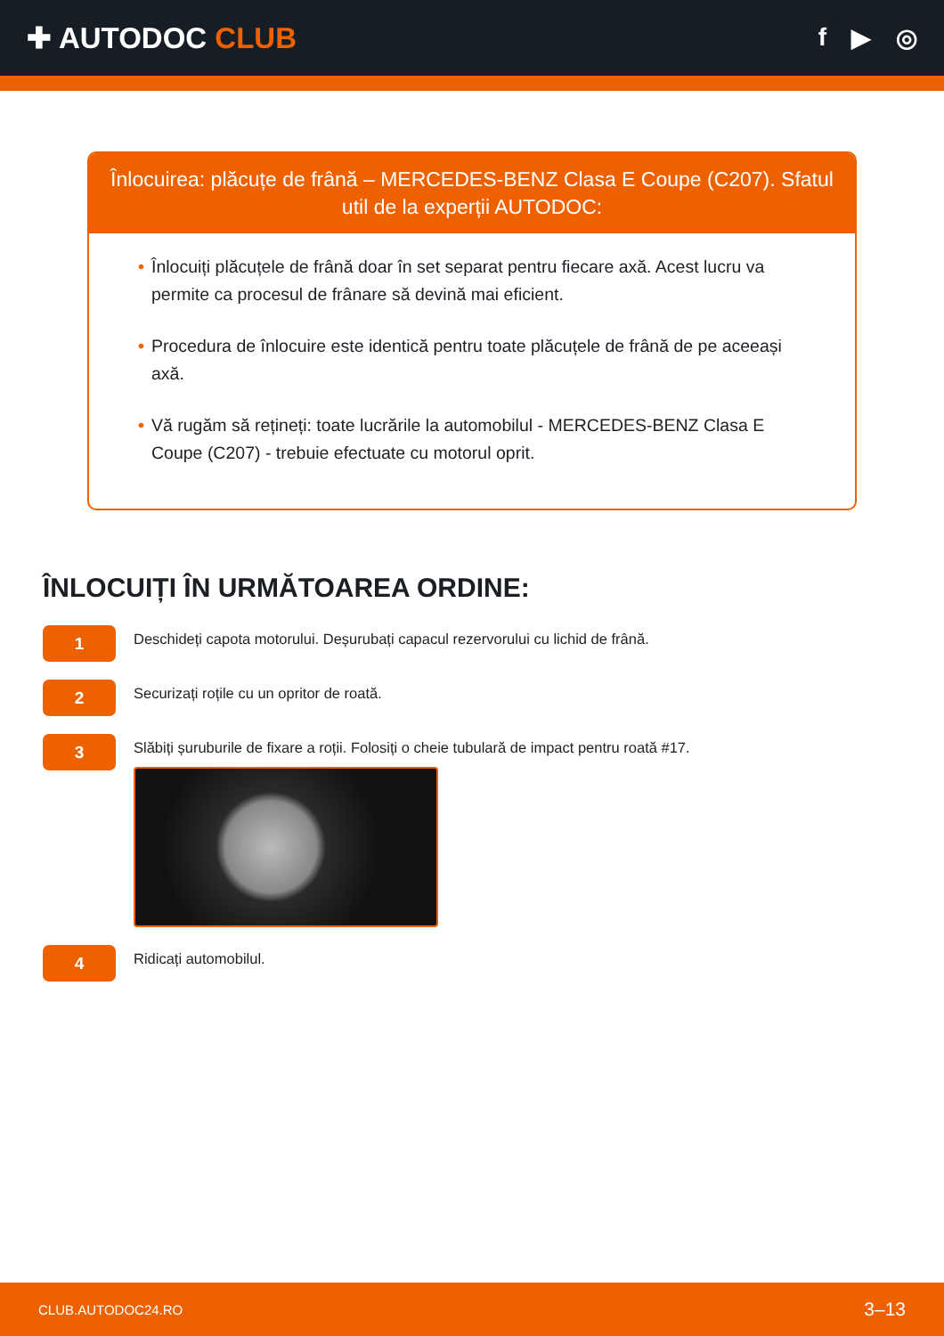✚ AUTODOC CLUB
f ▶ ◎
Înlocuirea: plăcuțe de frână – MERCEDES-BENZ Clasa E Coupe (C207). Sfatul util de la experții AUTODOC:
• Înlocuiți plăcuțele de frână doar în set separat pentru fiecare axă. Acest lucru va permite ca procesul de frânare să devină mai eficient.
• Procedura de înlocuire este identică pentru toate plăcuțele de frână de pe aceeași axă.
• Vă rugăm să rețineți: toate lucrările la automobilul - MERCEDES-BENZ Clasa E Coupe (C207) - trebuie efectuate cu motorul oprit.
ÎNLOCUIȚI ÎN URMĂTOAREA ORDINE:
1
Deschideți capota motorului. Deșurubați capacul rezervorului cu lichid de frână.
2
Securizați roțile cu un opritor de roată.
3
Slăbiți șuruburile de fixare a roții. Folosiți o cheie tubulară de impact pentru roată #17.
4
Ridicați automobilul.
CLUB.AUTODOC24.RO 3–13